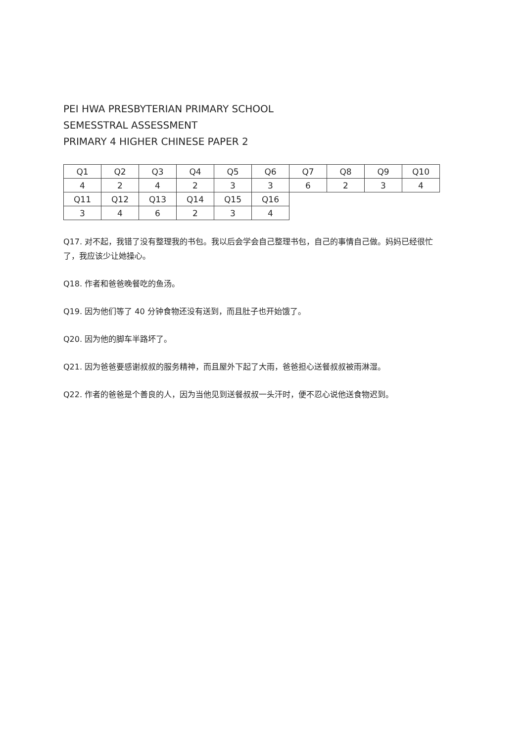PEI HWA PRESBYTERIAN PRIMARY SCHOOL
SEMESSTRAL ASSESSMENT
PRIMARY 4 HIGHER CHINESE PAPER 2
| Q1 | Q2 | Q3 | Q4 | Q5 | Q6 | Q7 | Q8 | Q9 | Q10 |
| 4 | 2 | 4 | 2 | 3 | 3 | 6 | 2 | 3 | 4 |
| Q11 | Q12 | Q13 | Q14 | Q15 | Q16 | | | | |
| 3 | 4 | 6 | 2 | 3 | 4 | | | | |
Q17. 对不起，我错了没有整理我的书包。我以后会学会自己整理书包，自己的事情自己做。妈妈已经很忙了，我应该少让她操心。
Q18. 作者和爸爸晚餐吃的鱼汤。
Q19. 因为他们等了 40 分钟食物还没有送到，而且肚子也开始饿了。
Q20. 因为他的脚车半路坏了。
Q21. 因为爸爸要感谢叔叔的服务精神，而且屋外下起了大雨，爸爸担心送餐叔叔被雨淋湿。
Q22. 作者的爸爸是个善良的人，因为当他见到送餐叔叔一头汗时，便不忍心说他送食物迟到。